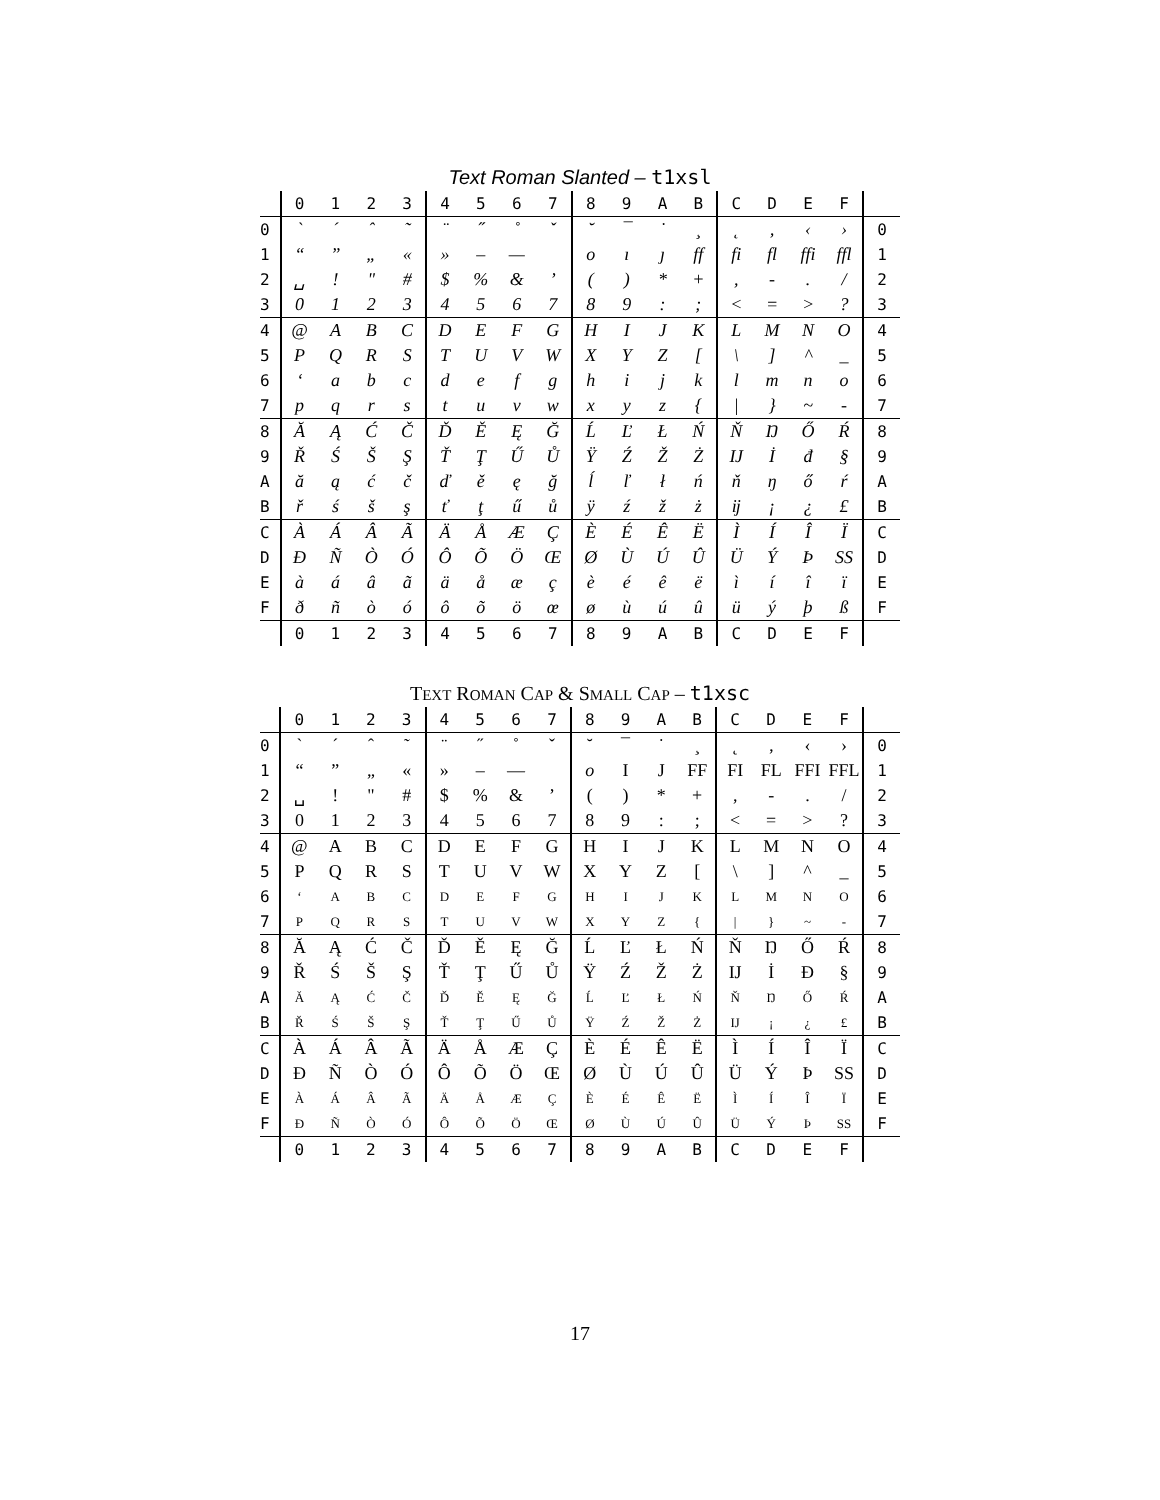Text Roman Slanted – t1xsl
| | 0 | 1 | 2 | 3 | 4 | 5 | 6 | 7 | 8 | 9 | A | B | C | D | E | F | |
| --- | --- | --- | --- | --- | --- | --- | --- | --- | --- | --- | --- | --- | --- | --- | --- | --- | --- |
| 0 | ` | ´ | ˆ | ˜ | ¨ | ˝ | ˚ | ˇ | ˘ | ¯ | ˙ | ¸ | ˛ | ‚ | ‹ | › | 0 |
| 1 | “ | ” | „ | « | » | – | — | | o | ı | ȷ | ff | fi | fl | ffi | ffl | 1 |
| 2 | ␣ | ! | " | # | $ | % | & | ’ | ( | ) | * | + | , | - | . | / | 2 |
| 3 | 0 | 1 | 2 | 3 | 4 | 5 | 6 | 7 | 8 | 9 | : | ; | < | = | > | ? | 3 |
| 4 | @ | A | B | C | D | E | F | G | H | I | J | K | L | M | N | O | 4 |
| 5 | P | Q | R | S | T | U | V | W | X | Y | Z | [ | \ | ] | ^ | _ | 5 |
| 6 | ‘ | a | b | c | d | e | f | g | h | i | j | k | l | m | n | o | 6 |
| 7 | p | q | r | s | t | u | v | w | x | y | z | { | / | } | ~ | - | 7 |
| 8 | Ă | Ą | Ć | Č | Ď | Ě | Ę | Ğ | Ĺ | Ľ | Ł | Ń | Ň | Ŋ | Ő | Ŕ | 8 |
| 9 | Ř | Ś | Š | Ş | Ť | Ţ | Ű | Ů | Ÿ | Ź | Ž | Ż | Ĳ | İ | đ | § | 9 |
| A | ă | ą | ć | č | ď | ě | ę | ğ | ĺ | ľ | ł | ń | ň | ŋ | ő | ŕ | A |
| B | ř | ś | š | ş | ť | ţ | ű | ů | ÿ | ź | ž | ż | ĳ | ¡ | ¿ | £ | B |
| C | À | Á | Â | Ã | Ä | Å | Æ | Ç | È | É | Ê | Ë | Ì | Í | Î | Ï | C |
| D | Đ | Ñ | Ò | Ó | Ô | Õ | Ö | Œ | Ø | Ù | Ú | Û | Ü | Ý | Þ | SS | D |
| E | à | á | â | ã | ä | å | æ | ç | è | é | ê | ë | ì | í | î | ï | E |
| F | ð | ñ | ò | ó | ô | õ | ö | œ | ø | ù | ú | û | ü | ý | þ | ß | F |
| | 0 | 1 | 2 | 3 | 4 | 5 | 6 | 7 | 8 | 9 | A | B | C | D | E | F | |
TEXT ROMAN CAP & SMALL CAP – t1xsc
| | 0 | 1 | 2 | 3 | 4 | 5 | 6 | 7 | 8 | 9 | A | B | C | D | E | F | |
| --- | --- | --- | --- | --- | --- | --- | --- | --- | --- | --- | --- | --- | --- | --- | --- | --- | --- |
| 0 | ` | ´ | ˆ | ˜ | ¨ | ˝ | ˚ | ˇ | ˘ | ¯ | ˙ | ¸ | ˛ | ‚ | ‹ | › | 0 |
| 1 | “ | ” | „ | « | » | – | — | | o | I | J | FF | FI | FL | FFI | FFL | 1 |
| 2 | ␣ | ! | " | # | $ | % | & | ’ | ( | ) | * | + | , | - | . | / | 2 |
| 3 | 0 | 1 | 2 | 3 | 4 | 5 | 6 | 7 | 8 | 9 | : | ; | < | = | > | ? | 3 |
| 4 | @ | A | B | C | D | E | F | G | H | I | J | K | L | M | N | O | 4 |
| 5 | P | Q | R | S | T | U | V | W | X | Y | Z | [ | \ | ] | ^ | _ | 5 |
| 6 | ‘ | A | B | C | D | E | F | G | H | I | J | K | L | M | N | O | 6 |
| 7 | P | Q | R | S | T | U | V | W | X | Y | Z | { | / | } | ~ | - | 7 |
| 8 | Ă | Ą | Ć | Č | Ď | Ě | Ę | Ğ | Ĺ | Ľ | Ł | Ń | Ň | Ŋ | Ő | Ŕ | 8 |
| 9 | Ř | Ś | Š | Ş | Ť | Ţ | Ű | Ů | Ÿ | Ź | Ž | Ż | Ĳ | İ | Đ | § | 9 |
| A | Ă | Ą | Ć | Č | Ď | Ě | Ę | Ğ | Ĺ | Ľ | Ł | Ń | Ň | Ŋ | Ő | Ŕ | A |
| B | Ř | Ś | Š | Ş | Ť | Ţ | Ű | Ů | Ÿ | Ź | Ž | Ż | Ĳ | ¡ | ¿ | £ | B |
| C | À | Á | Â | Ã | Ä | Å | Æ | Ç | È | É | Ê | Ë | Ì | Í | Î | Ï | C |
| D | Đ | Ñ | Ò | Ó | Ô | Õ | Ö | Œ | Ø | Ù | Ú | Û | Ü | Ý | Þ | SS | D |
| E | À | Á | Â | Ã | Ä | Å | Æ | Ç | È | É | Ê | Ë | Ì | Í | Î | Ï | E |
| F | Đ | Ñ | Ò | Ó | Ô | Õ | Ö | Œ | Ø | Ù | Ú | Û | Ü | Ý | Þ | SS | F |
| | 0 | 1 | 2 | 3 | 4 | 5 | 6 | 7 | 8 | 9 | A | B | C | D | E | F | |
17